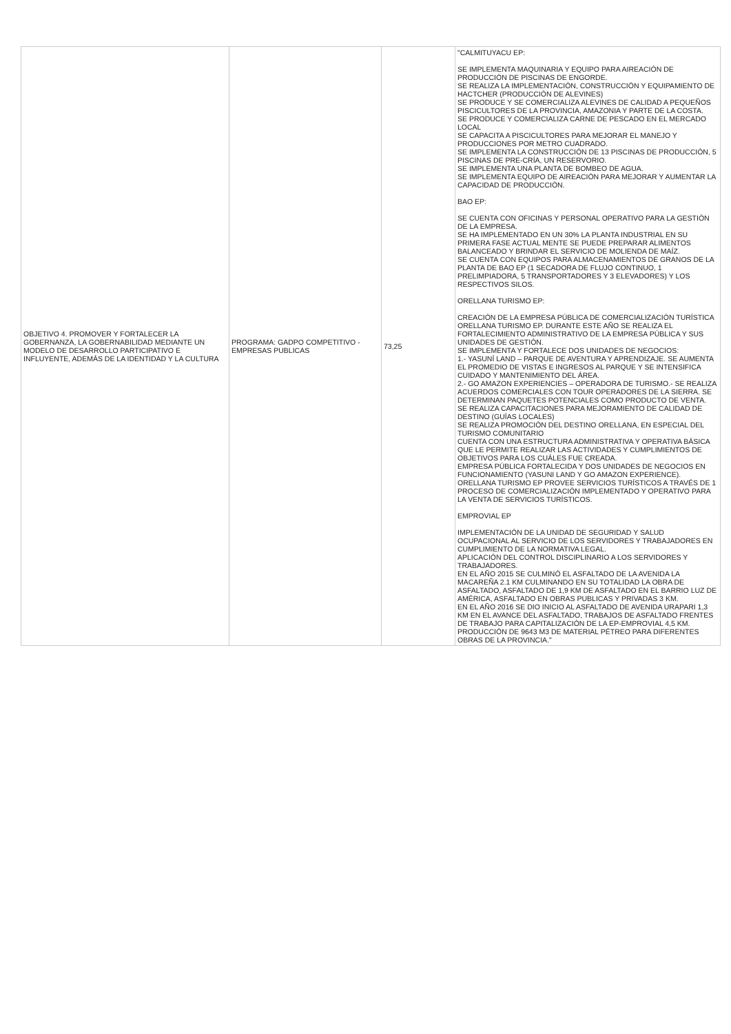| OBJETIVO 4. PROMOVER Y FORTALECER LA GOBERNANZA, LA GOBERNABILIDAD MEDIANTE UN MODELO DE DESARROLLO PARTICIPATIVO E INFLUYENTE, ADEMÁS DE LA IDENTIDAD Y LA CULTURA | PROGRAMA: GADPO COMPETITIVO - EMPRESAS PUBLICAS | 73,25 | "CALMITUYACU EP: SE IMPLEMENTA MAQUINARIA Y EQUIPO PARA AIREACIÓN DE PRODUCCIÓN DE PISCINAS DE ENGORDE. SE REALIZA LA IMPLEMENTACIÓN, CONSTRUCCIÓN Y EQUIPAMIENTO DE HACTCHER (PRODUCCIÓN DE ALEVINES) SE PRODUCE Y SE COMERCIALIZA ALEVINES DE CALIDAD A PEQUEÑOS PISCICULTORES DE LA PROVINCIA, AMAZONIA Y PARTE DE LA COSTA. SE PRODUCE Y COMERCIALIZA CARNE DE PESCADO EN EL MERCADO LOCAL SE CAPACITA A PISCICULTORES PARA MEJORAR EL MANEJO Y PRODUCCIONES POR METRO CUADRADO. SE IMPLEMENTA LA CONSTRUCCIÓN DE 13 PISCINAS DE PRODUCCIÓN, 5 PISCINAS DE PRE-CRÍA, UN RESERVORIO. SE IMPLEMENTA UNA PLANTA DE BOMBEO DE AGUA. SE IMPLEMENTA EQUIPO DE AIREACIÓN PARA MEJORAR Y AUMENTAR LA CAPACIDAD DE PRODUCCIÓN. BAO EP: SE CUENTA CON OFICINAS Y PERSONAL OPERATIVO PARA LA GESTIÓN DE LA EMPRESA. SE HA IMPLEMENTADO EN UN 30% LA PLANTA INDUSTRIAL EN SU PRIMERA FASE ACTUAL MENTE SE PUEDE PREPARAR ALIMENTOS BALANCEADO Y BRINDAR EL SERVICIO DE MOLIENDA DE MAÍZ. SE CUENTA CON EQUIPOS PARA ALMACENAMIENTOS DE GRANOS DE LA PLANTA DE BAO EP (1 SECADORA DE FLUJO CONTINUO, 1 PRELIMPIADORA, 5 TRANSPORTADORES Y 3 ELEVADORES) Y LOS RESPECTIVOS SILOS. ORELLANA TURISMO EP: CREACIÓN DE LA EMPRESA PÚBLICA DE COMERCIALIZACIÓN TURÍSTICA ORELLANA TURISMO EP. DURANTE ESTE AÑO SE REALIZA EL FORTALECIMIENTO ADMINISTRATIVO DE LA EMPRESA PÚBLICA Y SUS UNIDADES DE GESTIÓN. SE IMPLEMENTA Y FORTALECE DOS UNIDADES DE NEGOCIOS: 1.- YASUNÍ LAND – PARQUE DE AVENTURA Y APRENDIZAJE. SE AUMENTA EL PROMEDIO DE VISTAS E INGRESOS AL PARQUE Y SE INTENSIFICA CUIDADO Y MANTENIMIENTO DEL ÁREA. 2.- GO AMAZON EXPERIENCIES – OPERADORA DE TURISMO.- SE REALIZA ACUERDOS COMERCIALES CON TOUR OPERADORES DE LA SIERRA. SE DETERMINAN PAQUETES POTENCIALES COMO PRODUCTO DE VENTA. SE REALIZA CAPACITACIONES PARA MEJORAMIENTO DE CALIDAD DE DESTINO (GUÍAS LOCALES) SE REALIZA PROMOCIÓN DEL DESTINO ORELLANA, EN ESPECIAL DEL TURISMO COMUNITARIO CUENTA CON UNA ESTRUCTURA ADMINISTRATIVA Y OPERATIVA BÁSICA QUE LE PERMITE REALIZAR LAS ACTIVIDADES Y CUMPLIMIENTOS DE OBJETIVOS PARA LOS CUÁLES FUE CREADA. EMPRESA PÚBLICA FORTALECIDA Y DOS UNIDADES DE NEGOCIOS EN FUNCIONAMIENTO (YASUNI LAND Y GO AMAZON EXPERIENCE). ORELLANA TURISMO EP PROVEE SERVICIOS TURÍSTICOS A TRAVÉS DE 1 PROCESO DE COMERCIALIZACIÓN IMPLEMENTADO Y OPERATIVO PARA LA VENTA DE SERVICIOS TURÍSTICOS. EMPROVIAL EP IMPLEMENTACIÓN DE LA UNIDAD DE SEGURIDAD Y SALUD OCUPACIONAL AL SERVICIO DE LOS SERVIDORES Y TRABAJADORES EN CUMPLIMIENTO DE LA NORMATIVA LEGAL. APLICACIÓN DEL CONTROL DISCIPLINARIO A LOS SERVIDORES Y TRABAJADORES. EN EL AÑO 2015 SE CULMINÓ EL ASFALTADO DE LA AVENIDA LA MACAREÑA 2.1 KM CULMINANDO EN SU TOTALIDAD LA OBRA DE ASFALTADO, ASFALTADO DE 1,9 KM DE ASFALTADO EN EL BARRIO LUZ DE AMÉRICA, ASFALTADO EN OBRAS PUBLICAS Y PRIVADAS 3 KM. EN EL AÑO 2016 SE DIO INICIO AL ASFALTADO DE AVENIDA URAPARI 1,3 KM EN EL AVANCE DEL ASFALTADO, TRABAJOS DE ASFALTADO FRENTES DE TRABAJO PARA CAPITALIZACIÓN DE LA EP-EMPROVIAL 4,5 KM. PRODUCCIÓN DE 9643 M3 DE MATERIAL PÉTREO PARA DIFERENTES OBRAS DE LA PROVINCIA." |